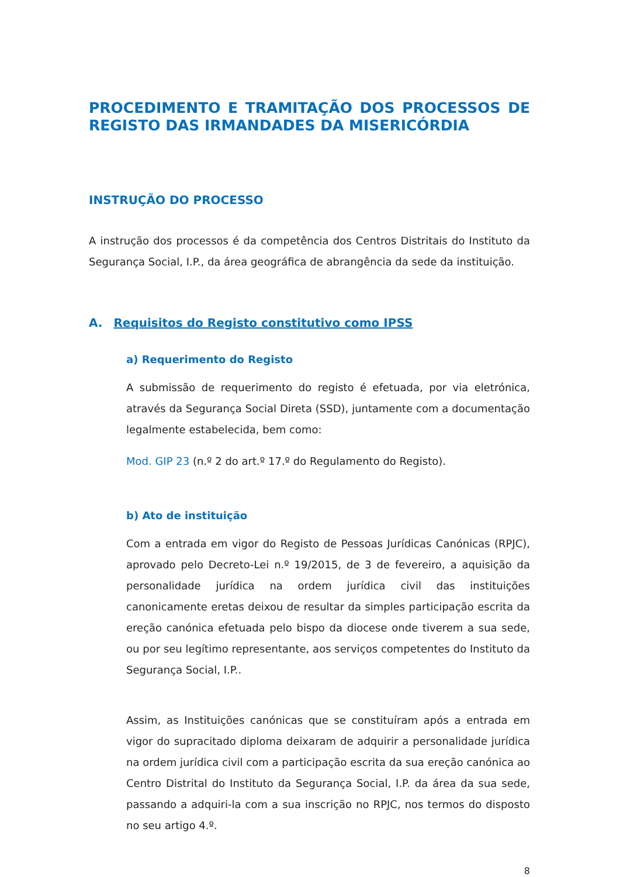PROCEDIMENTO E TRAMITAÇÃO DOS PROCESSOS DE REGISTO DAS IRMANDADES DA MISERICÓRDIA
INSTRUÇÃO DO PROCESSO
A instrução dos processos é da competência dos Centros Distritais do Instituto da Segurança Social, I.P., da área geográfica de abrangência da sede da instituição.
A. Requisitos do Registo constitutivo como IPSS
a) Requerimento do Registo
A submissão de requerimento do registo é efetuada, por via eletrónica, através da Segurança Social Direta (SSD), juntamente com a documentação legalmente estabelecida, bem como:
Mod. GIP 23 (n.º 2 do art.º 17.º do Regulamento do Registo).
b) Ato de instituição
Com a entrada em vigor do Registo de Pessoas Jurídicas Canónicas (RPJC), aprovado pelo Decreto-Lei n.º 19/2015, de 3 de fevereiro, a aquisição da personalidade jurídica na ordem jurídica civil das instituições canonicamente eretas deixou de resultar da simples participação escrita da ereção canónica efetuada pelo bispo da diocese onde tiverem a sua sede, ou por seu legítimo representante, aos serviços competentes do Instituto da Segurança Social, I.P..
Assim, as Instituições canónicas que se constituíram após a entrada em vigor do supracitado diploma deixaram de adquirir a personalidade jurídica na ordem jurídica civil com a participação escrita da sua ereção canónica ao Centro Distrital do Instituto da Segurança Social, I.P. da área da sua sede, passando a adquiri-la com a sua inscrição no RPJC, nos termos do disposto no seu artigo 4.º.
8